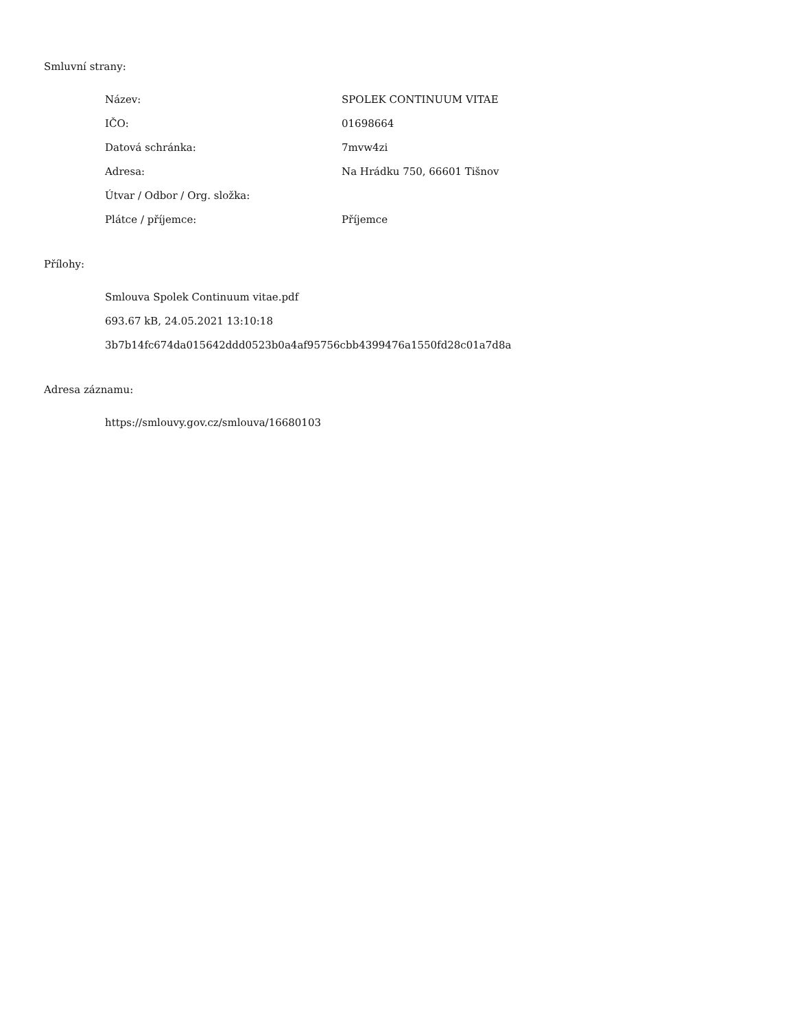Smluvní strany:
| Název: | SPOLEK CONTINUUM VITAE |
| IČO: | 01698664 |
| Datová schránka: | 7mvw4zi |
| Adresa: | Na Hrádku 750, 66601 Tišnov |
| Útvar / Odbor / Org. složka: | |
| Plátce / příjemce: | Příjemce |
Přílohy:
Smlouva Spolek Continuum vitae.pdf
693.67 kB, 24.05.2021 13:10:18
3b7b14fc674da015642ddd0523b0a4af95756cbb4399476a1550fd28c01a7d8a
Adresa záznamu:
https://smlouvy.gov.cz/smlouva/16680103